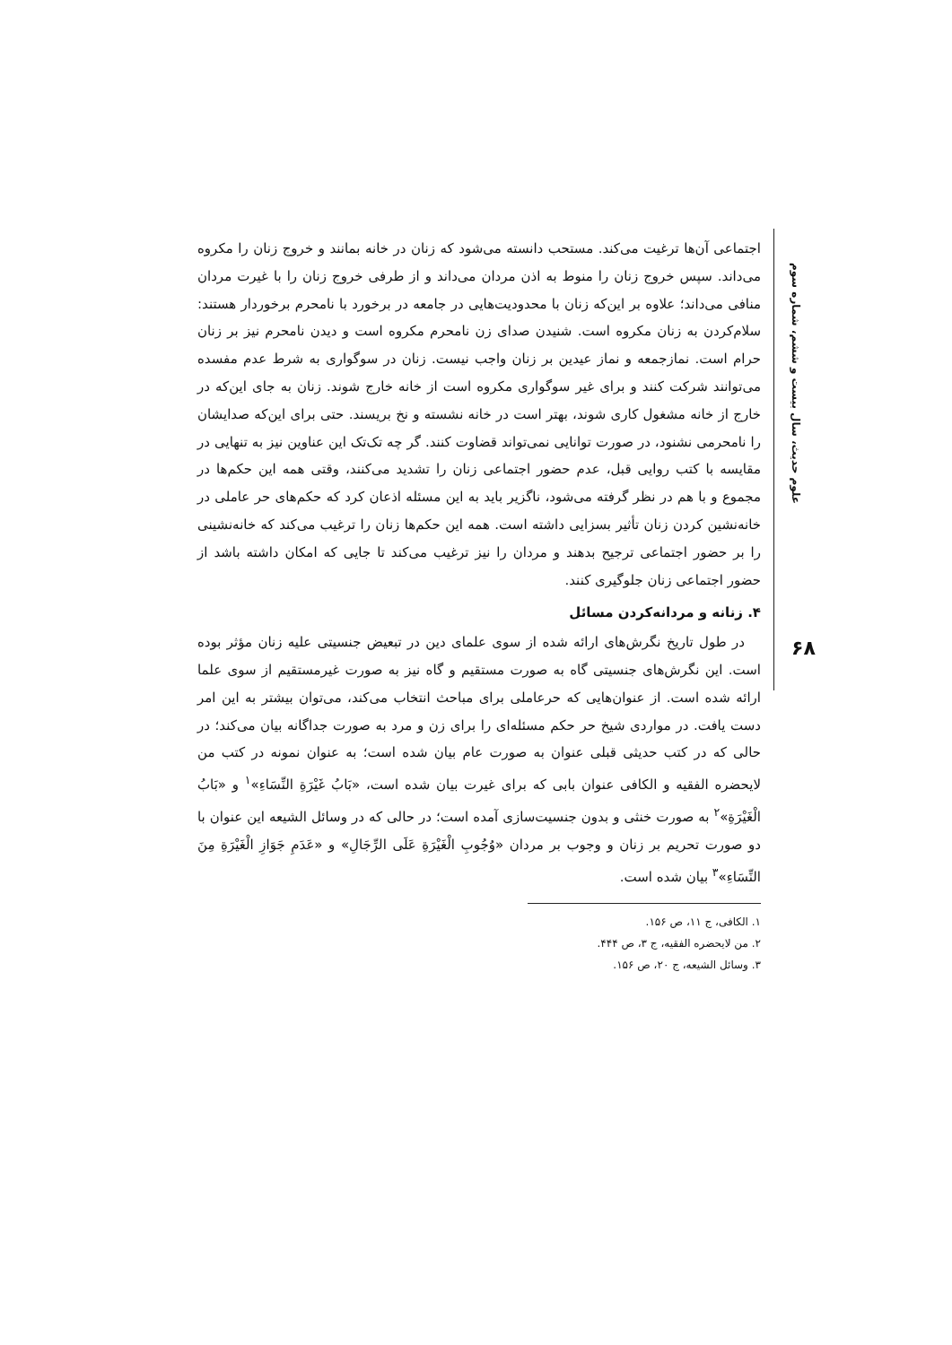علوم حدیث، سال بیست و ششم، شماره سوم
اجتماعی آن‌ها ترغیت می‌کند. مستحب دانسته می‌شود که زنان در خانه بمانند و خروج زنان را مکروه می‌داند. سپس خروج زنان را منوط به اذن مردان می‌داند و از طرفی خروج زنان را با غیرت مردان منافی می‌داند؛ علاوه بر این‌که زنان با محدودیت‌هایی در جامعه در برخورد با نامحرم برخوردار هستند: سلام‌کردن به زنان مکروه است. شنیدن صدای زن نامحرم مکروه است و دیدن نامحرم نیز بر زنان حرام است. نمازجمعه و نماز عیدین بر زنان واجب نیست. زنان در سوگواری به شرط عدم مفسده می‌توانند شرکت کنند و برای غیر سوگواری مکروه است از خانه خارج شوند. زنان به جای این‌که در خارج از خانه مشغول کاری شوند، بهتر است در خانه نشسته و نخ بریسند. حتی برای این‌که صدایشان را نامحرمی نشنود، در صورت توانایی نمی‌تواند قضاوت کنند. گر چه تک‌تک این عناوین نیز به تنهایی در مقایسه با کتب روایی قبل، عدم حضور اجتماعی زنان را تشدید می‌کنند، وقتی همه این حکم‌ها در مجموع و با هم در نظر گرفته می‌شود، ناگزیر باید به این مسئله اذعان کرد که حکم‌های حر عاملی در خانه‌نشین کردن زنان تأثیر بسزایی داشته است. همه این حکم‌ها زنان را ترغیب می‌کند که خانه‌نشینی را بر حضور اجتماعی ترجیح بدهند و مردان را نیز ترغیب می‌کند تا جایی که امکان داشته باشد از حضور اجتماعی زنان جلوگیری کنند.
۴. زنانه و مردانه‌کردن مسائل
در طول تاریخ نگرش‌های ارائه شده از سوی علمای دین در تبعیض جنسیتی علیه زنان مؤثر بوده است. این نگرش‌های جنسیتی گاه به صورت مستقیم و گاه نیز به صورت غیرمستقیم از سوی علما ارائه شده است. از عنوان‌هایی که حرعاملی برای مباحث انتخاب می‌کند، می‌توان بیشتر به این امر دست یافت. در مواردی شیخ حر حکم مسئله‌ای را برای زن و مرد به صورت جداگانه بیان می‌کند؛ در حالی که در کتب حدیثی قبلی عنوان به صورت عام بیان شده است؛ به عنوان نمونه در کتب من لایحضره الفقیه و الکافی عنوان بابی که برای غیرت بیان شده است، «بَابُ غَيْرَةِ النِّسَاءِ»<sup>۱</sup> و «بَابُ الْغَيْرَةِ»<sup>۲</sup> به صورت خنثی و بدون جنسیت‌سازی آمده است؛ در حالی که در وسائل الشیعه این عنوان با دو صورت تحریم بر زنان و وجوب بر مردان «وُجُوبِ الْغَيْرَةِ عَلَى الرِّجَالِ» و «عَدَمِ جَوَازِ الْغَيْرَةِ مِنَ النِّسَاءِ»<sup>۳</sup> بیان شده است.
۱. الکافی، ج ۱۱، ص ۱۵۶.
۲. من لایحضره الفقیه، ج ۳، ص ۴۴۴.
۳. وسائل الشیعه، ج ۲۰، ص ۱۵۶.
۶۸